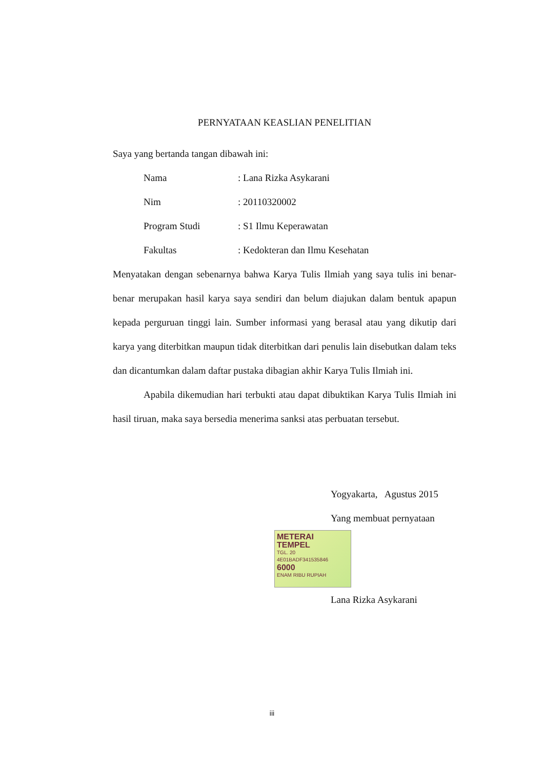PERNYATAAN KEASLIAN PENELITIAN
Saya yang bertanda tangan dibawah ini:
Nama: Lana Rizka Asykarani
Nim: 20110320002
Program Studi: S1 Ilmu Keperawatan
Fakultas: Kedokteran dan Ilmu Kesehatan
Menyatakan dengan sebenarnya bahwa Karya Tulis Ilmiah yang saya tulis ini benar-benar merupakan hasil karya saya sendiri dan belum diajukan dalam bentuk apapun kepada perguruan tinggi lain. Sumber informasi yang berasal atau yang dikutip dari karya yang diterbitkan maupun tidak diterbitkan dari penulis lain disebutkan dalam teks dan dicantumkan dalam daftar pustaka dibagian akhir Karya Tulis Ilmiah ini.
Apabila dikemudian hari terbukti atau dapat dibuktikan Karya Tulis Ilmiah ini hasil tiruan, maka saya bersedia menerima sanksi atas perbuatan tersebut.
Yogyakarta, Agustus 2015
Yang membuat pernyataan
METERAI TEMPEL TGL. 20
4E01BADF341535846
6000 ENAM RIBU RUPIAH
Lana Rizka Asykarani
iii